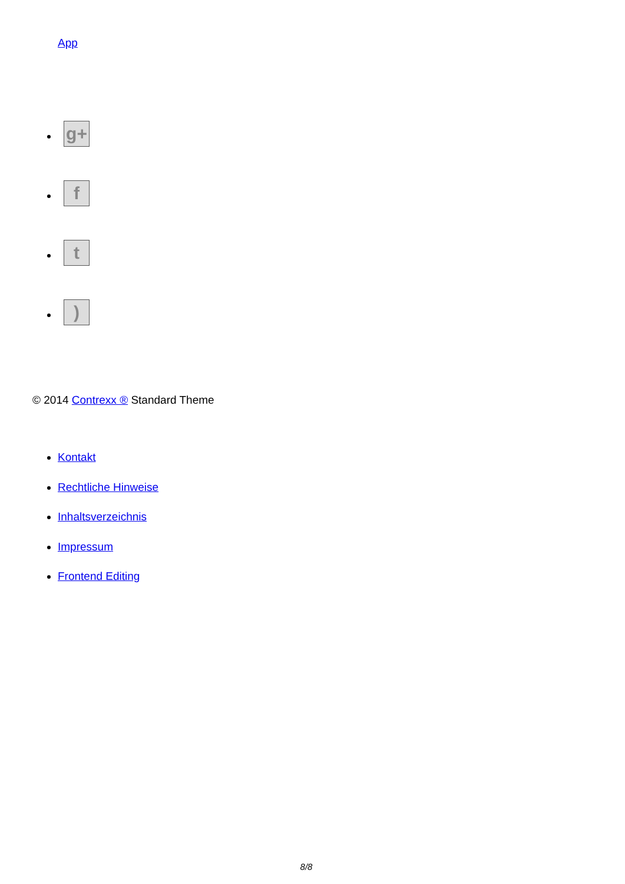App
g+
f
t
)
© 2014 Contrexx ® Standard Theme
Kontakt
Rechtliche Hinweise
Inhaltsverzeichnis
Impressum
Frontend Editing
8/8